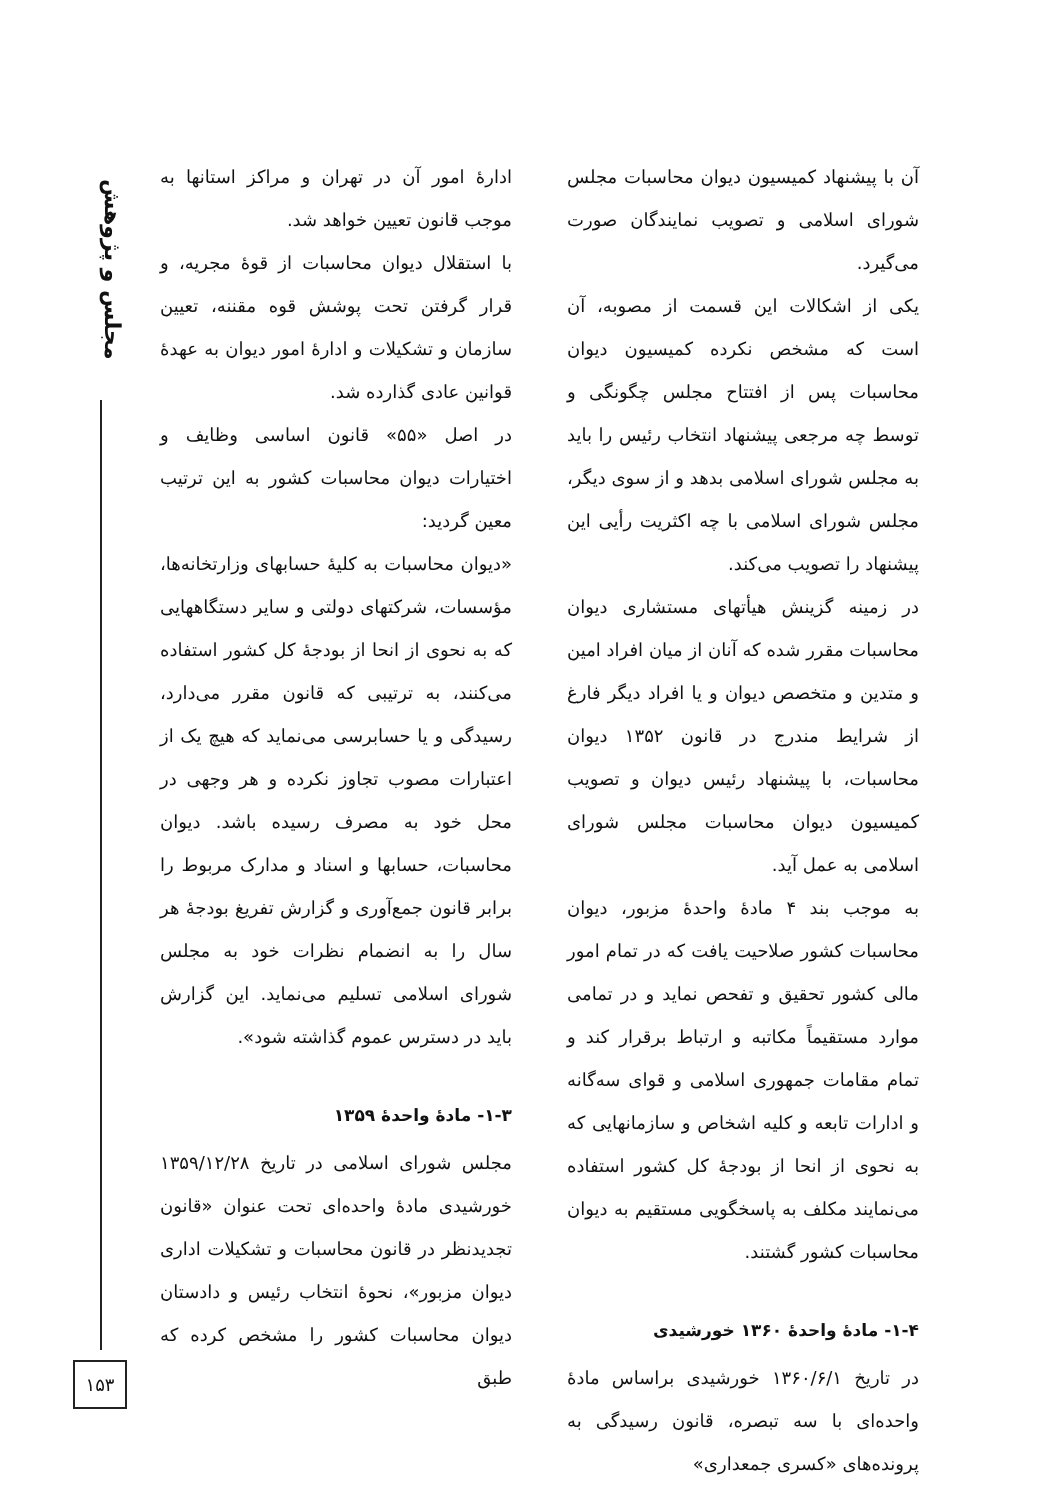مجلس و پژوهش
ادارهٔ امور آن در تهران و مراکز استانها به موجب قانون تعیین خواهد شد.
با استقلال دیوان محاسبات از قوهٔ مجریه، و قرار گرفتن تحت پوشش قوه مقننه، تعیین سازمان و تشکیلات و ادارهٔ امور دیوان به عهدهٔ قوانین عادی گذارده شد.
در اصل «۵۵» قانون اساسی وظایف و اختیارات دیوان محاسبات کشور به این ترتیب معین گردید:
«دیوان محاسبات به کلیهٔ حسابهای وزارتخانه‌ها، مؤسسات، شرکتهای دولتی و سایر دستگاههایی که به نحوی از انحا از بودجهٔ کل کشور استفاده می‌کنند، به ترتیبی که قانون مقرر می‌دارد، رسیدگی و یا حسابرسی می‌نماید که هیچ یک از اعتبارات مصوب تجاوز نکرده و هر وجهی در محل خود به مصرف رسیده باشد. دیوان محاسبات، حسابها و اسناد و مدارک مربوط را برابر قانون جمع‌آوری و گزارش تفریغ بودجهٔ هر سال را به انضمام نظرات خود به مجلس شورای اسلامی تسلیم می‌نماید. این گزارش باید در دسترس عموم گذاشته شود».
۱-۳- مادهٔ واحدهٔ ۱۳۵۹
مجلس شورای اسلامی در تاریخ ۱۳۵۹/۱۲/۲۸ خورشیدی مادهٔ واحده‌ای تحت عنوان «قانون تجدیدنظر در قانون محاسبات و تشکیلات اداری دیوان مزبور»، نحوهٔ انتخاب رئیس و دادستان دیوان محاسبات کشور را مشخص کرده که طبق
آن با پیشنهاد کمیسیون دیوان محاسبات مجلس شورای اسلامی و تصویب نمایندگان صورت می‌گیرد.
یکی از اشکالات این قسمت از مصوبه، آن است که مشخص نکرده کمیسیون دیوان محاسبات پس از افتتاح مجلس چگونگی و توسط چه مرجعی پیشنهاد انتخاب رئیس را باید به مجلس شورای اسلامی بدهد و از سوی دیگر، مجلس شورای اسلامی با چه اکثریت رأیی این پیشنهاد را تصویب می‌کند.
در زمینه گزینش هیأتهای مستشاری دیوان محاسبات مقرر شده که آنان از میان افراد امین و متدین و متخصص دیوان و یا افراد دیگر فارغ از شرایط مندرج در قانون ۱۳۵۲ دیوان محاسبات، با پیشنهاد رئیس دیوان و تصویب کمیسیون دیوان محاسبات مجلس شورای اسلامی به عمل آید.
به موجب بند ۴ مادهٔ واحدهٔ مزبور، دیوان محاسبات کشور صلاحیت یافت که در تمام امور مالی کشور تحقیق و تفحص نماید و در تمامی موارد مستقیماً مکاتبه و ارتباط برقرار کند و تمام مقامات جمهوری اسلامی و قوای سه‌گانه و ادارات تابعه و کلیه اشخاص و سازمانهایی که به نحوی از انحا از بودجهٔ کل کشور استفاده می‌نمایند مکلف به پاسخگویی مستقیم به دیوان محاسبات کشور گشتند.
۱-۴- مادهٔ واحدهٔ ۱۳۶۰ خورشیدی
در تاریخ ۱۳۶۰/۶/۱ خورشیدی براساس مادهٔ واحده‌ای با سه تبصره، قانون رسیدگی به پرونده‌های «کسری جمعداری»
۱۵۳